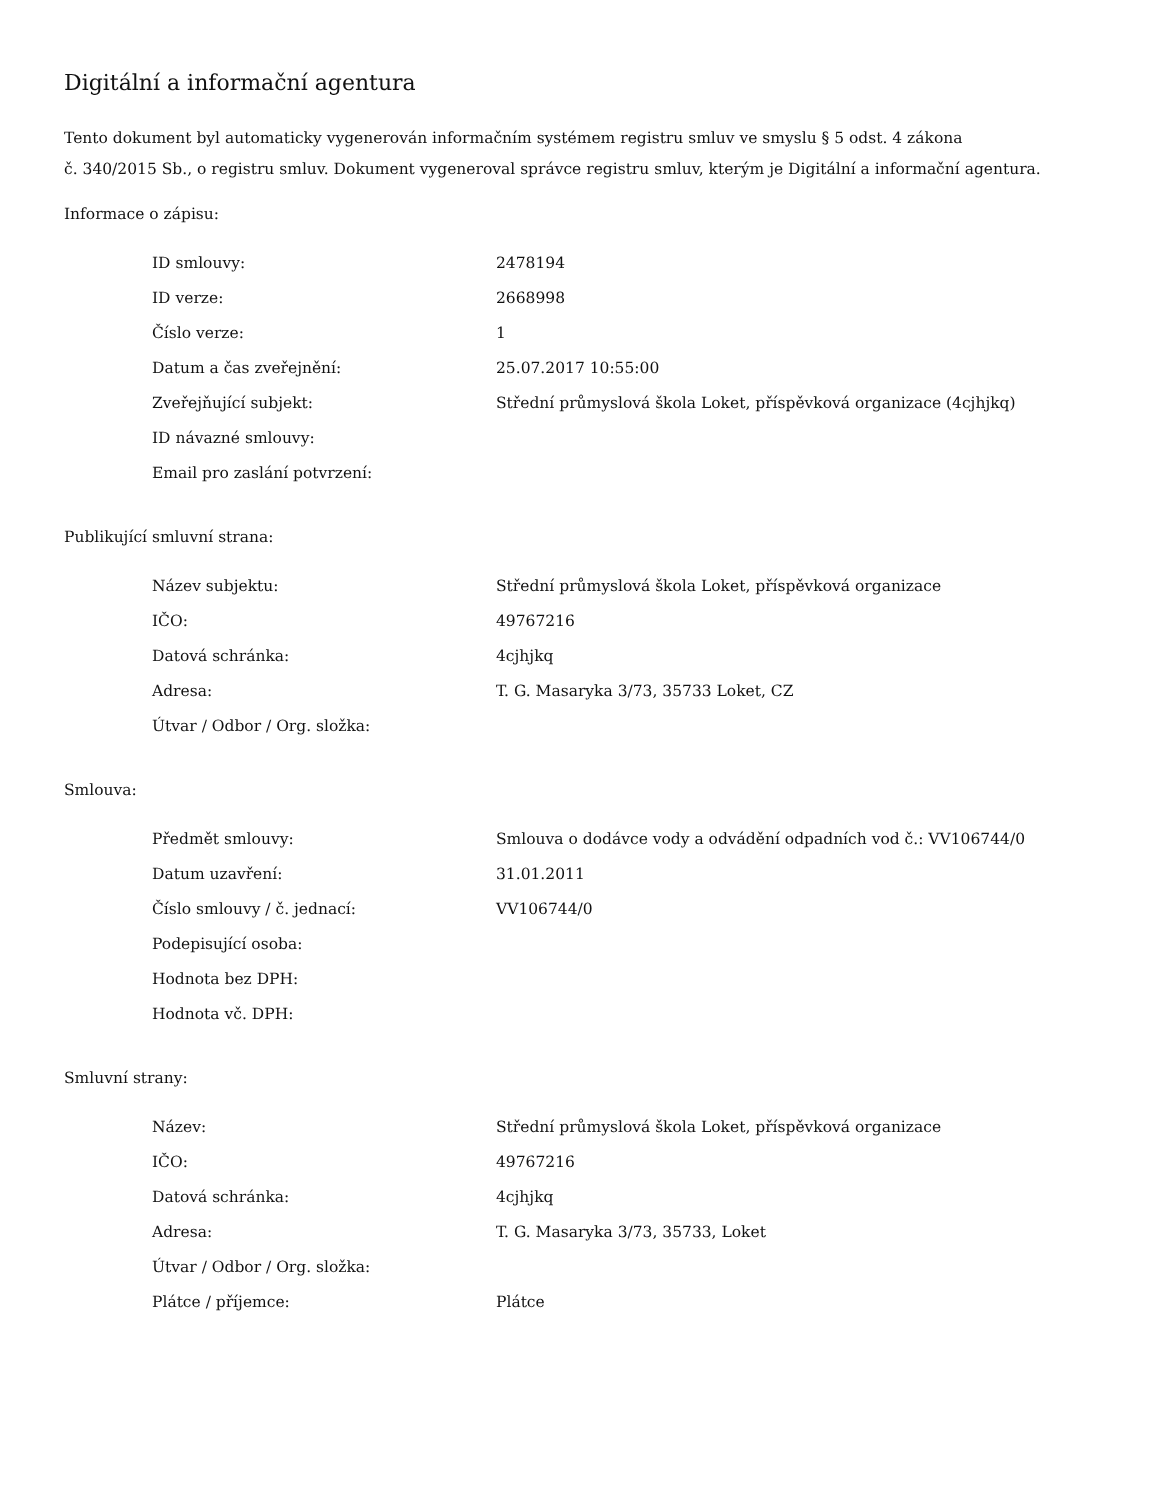Digitální a informační agentura
Tento dokument byl automaticky vygenerován informačním systémem registru smluv ve smyslu § 5 odst. 4 zákona
č. 340/2015 Sb., o registru smluv. Dokument vygeneroval správce registru smluv, kterým je Digitální a informační agentura.
Informace o zápisu:
| ID smlouvy: | 2478194 |
| ID verze: | 2668998 |
| Číslo verze: | 1 |
| Datum a čas zveřejnění: | 25.07.2017 10:55:00 |
| Zveřejňující subjekt: | Střední průmyslová škola Loket, příspěvková organizace (4cjhjkq) |
| ID návazné smlouvy: | |
| Email pro zaslání potvrzení: | |
Publikující smluvní strana:
| Název subjektu: | Střední průmyslová škola Loket, příspěvková organizace |
| IČO: | 49767216 |
| Datová schránka: | 4cjhjkq |
| Adresa: | T. G. Masaryka 3/73, 35733 Loket, CZ |
| Útvar / Odbor / Org. složka: | |
Smlouva:
| Předmět smlouvy: | Smlouva o dodávce vody a odvádění odpadních vod č.: VV106744/0 |
| Datum uzavření: | 31.01.2011 |
| Číslo smlouvy / č. jednací: | VV106744/0 |
| Podepisující osoba: | |
| Hodnota bez DPH: | |
| Hodnota vč. DPH: | |
Smluvní strany:
| Název: | Střední průmyslová škola Loket, příspěvková organizace |
| IČO: | 49767216 |
| Datová schránka: | 4cjhjkq |
| Adresa: | T. G. Masaryka 3/73, 35733, Loket |
| Útvar / Odbor / Org. složka: | |
| Plátce / příjemce: | Plátce |